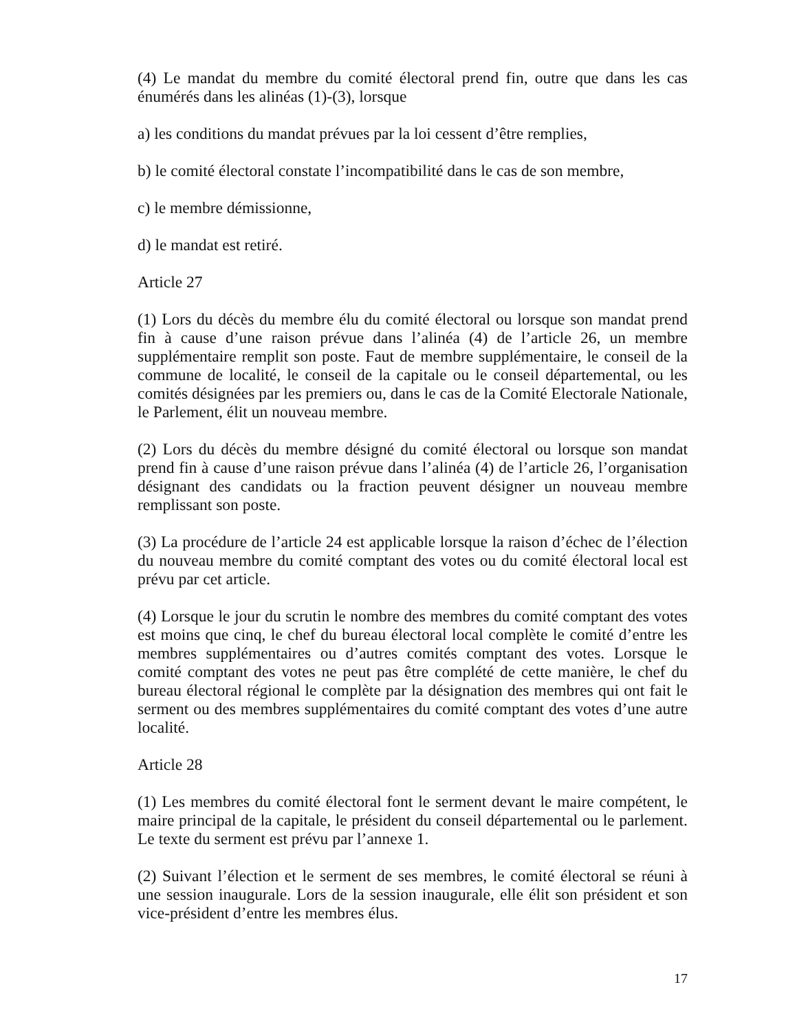(4) Le mandat du membre du comité électoral prend fin, outre que dans les cas énumérés dans les alinéas (1)-(3), lorsque
a) les conditions du mandat prévues par la loi cessent d’être remplies,
b) le comité électoral constate l’incompatibilité dans le cas de son membre,
c) le membre démissionne,
d) le mandat est retiré.
Article 27
(1) Lors du décès du membre élu du comité électoral ou lorsque son mandat prend fin à cause d’une raison prévue dans l’alinéa (4) de l’article 26, un membre supplémentaire remplit son poste. Faut de membre supplémentaire, le conseil de la commune de localité, le conseil de la capitale ou le conseil départemental, ou les comités désignées par les premiers ou, dans le cas de la Comité Electorale Nationale, le Parlement, élit un nouveau membre.
(2) Lors du décès du membre désigné du comité électoral ou lorsque son mandat prend fin à cause d’une raison prévue dans l’alinéa (4) de l’article 26, l’organisation désignant des candidats ou la fraction peuvent désigner un nouveau membre remplissant son poste.
(3) La procédure de l’article 24 est applicable lorsque la raison d’échec de l’élection du nouveau membre du comité comptant des votes ou du comité électoral local est prévu par cet article.
(4) Lorsque le jour du scrutin le nombre des membres du comité comptant des votes est moins que cinq, le chef du bureau électoral local complète le comité d’entre les membres supplémentaires ou d’autres comités comptant des votes. Lorsque le comité comptant des votes ne peut pas être complété de cette manière, le chef du bureau électoral régional le complète par la désignation des membres qui ont fait le serment ou des membres supplémentaires du comité comptant des votes d’une autre localité.
Article 28
(1) Les membres du comité électoral font le serment devant le maire compétent, le maire principal de la capitale, le président du conseil départemental ou le parlement. Le texte du serment est prévu par l’annexe 1.
(2) Suivant l’élection et le serment de ses membres, le comité électoral se réuni à une session inaugurale. Lors de la session inaugurale, elle élit son président et son vice-président d’entre les membres élus.
17